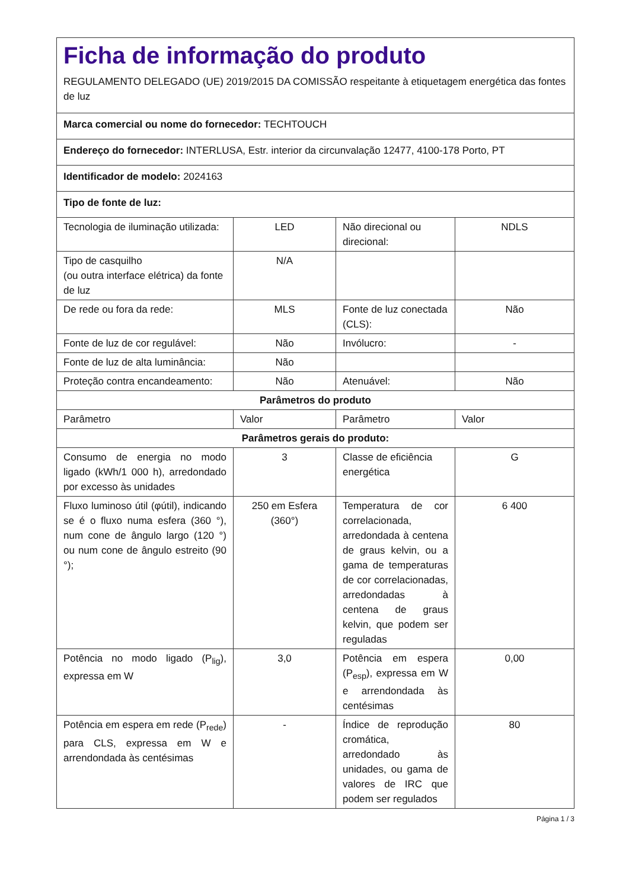| Ficha de informação do produto REGULAMENTO DELEGADO (UE) 2019/2015 DA COMISSÃO respeitante à etiquetagem energética das fontes de luz | | | |
| Marca comercial ou nome do fornecedor: TECHTOUCH | | | |
| Endereço do fornecedor: INTERLUSA, Estr. interior da circunvalação 12477, 4100-178 Porto, PT | | | |
| Identificador de modelo: 2024163 | | | |
| Tipo de fonte de luz: | | | |
| Tecnologia de iluminação utilizada: | LED | Não direcional ou direcional: | NDLS |
| Tipo de casquilho (ou outra interface elétrica) da fonte de luz | N/A | | |
| De rede ou fora da rede: | MLS | Fonte de luz conectada (CLS): | Não |
| Fonte de luz de cor regulável: | Não | Invólucro: | - |
| Fonte de luz de alta luminância: | Não | | |
| Proteção contra encandeamento: | Não | Atenuável: | Não |
| Parâmetros do produto | | | |
| Parâmetro | Valor | Parâmetro | Valor |
| Parâmetros gerais do produto: | | | |
| Consumo de energia no modo ligado (kWh/1 000 h), arredondado por excesso às unidades | 3 | Classe de eficiência energética | G |
| Fluxo luminoso útil (φútil), indicando se é o fluxo numa esfera (360 °), num cone de ângulo largo (120 °) ou num cone de ângulo estreito (90 °); | 250 em Esfera (360°) | Temperatura de cor correlacionada, arredondada à centena de graus kelvin, ou a gama de temperaturas de cor correlacionadas, arredondadas à centena de graus kelvin, que podem ser reguladas | 6 400 |
| Potência no modo ligado (P<sub>lig</sub>), expressa em W | 3,0 | Potência em espera (P<sub>esp</sub>), expressa em W e arrendondada às centésimas | 0,00 |
| Potência em espera em rede (P<sub>rede</sub>) para CLS, expressa em W e arrendondada às centésimas | - | Índice de reprodução cromática, arredondado às unidades, ou gama de valores de IRC que podem ser regulados | 80 |
Página 1 / 3